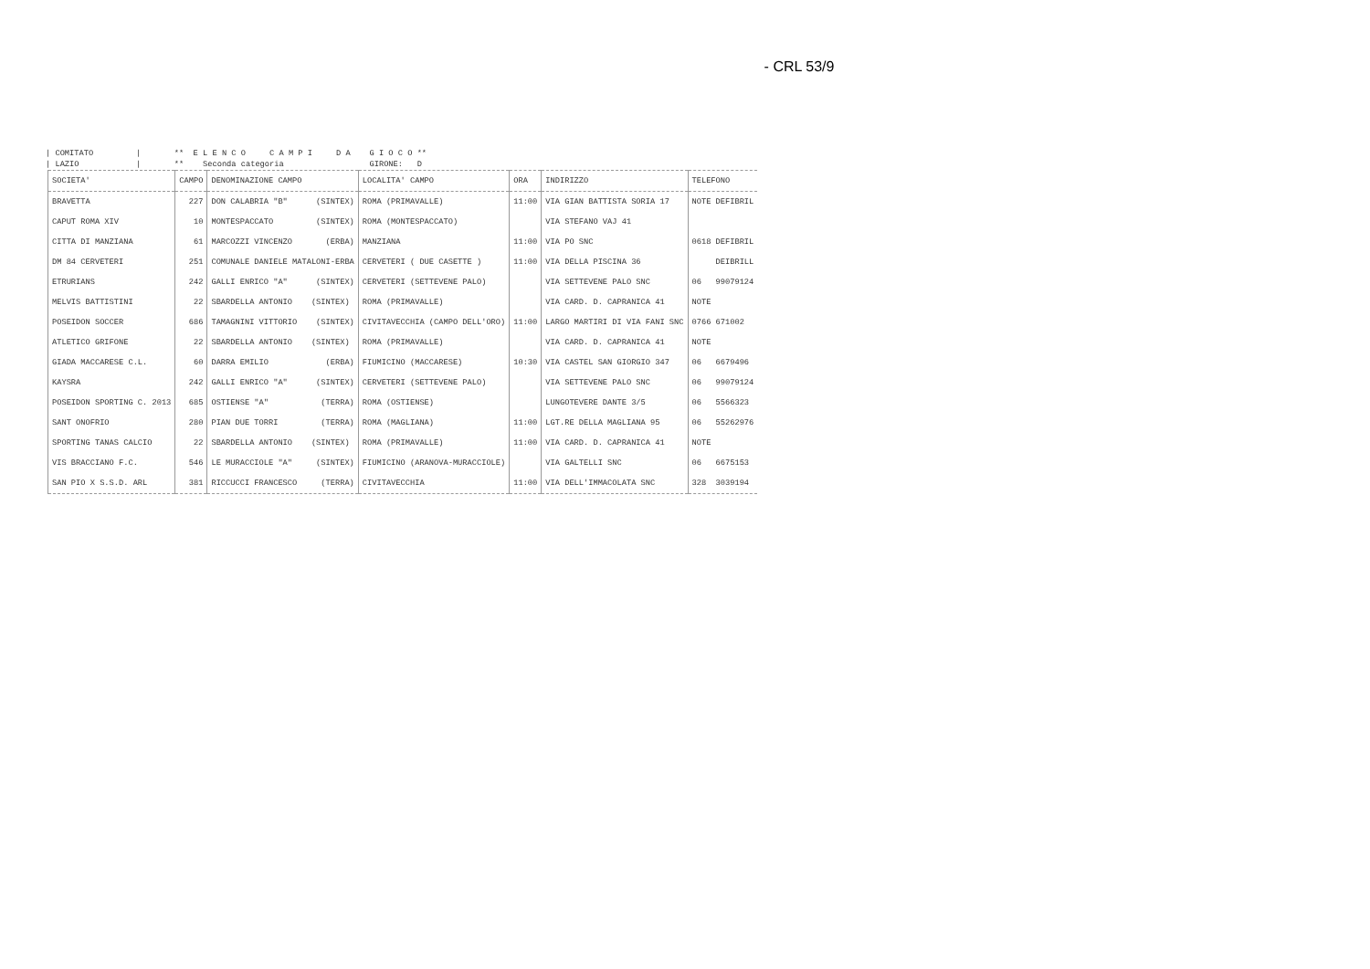- CRL 53/9
| COMITATO         |       **  E L E N C O     C A M P I     D A    G I O C O **
| LAZIO            |       **    Seconda categoria                  GIRONE:   D
| SOCIETA' | CAMPO | DENOMINAZIONE CAMPO | LOCALITA' CAMPO | ORA | INDIRIZZO | TELEFONO |
| --- | --- | --- | --- | --- | --- | --- |
| BRAVETTA | 227 | DON CALABRIA "B" (SINTEX) | ROMA (PRIMAVALLE) | 11:00 | VIA GIAN BATTISTA SORIA 17 | NOTE DEFIBRIL |
| CAPUT ROMA XIV | 10 | MONTESPACCATO (SINTEX) | ROMA (MONTESPACCATO) | | VIA STEFANO VAJ 41 | |
| CITTA DI MANZIANA | 61 | MARCOZZI VINCENZO (ERBA) | MANZIANA | 11:00 | VIA PO SNC | 0618 DEFIBRIL |
| DM 84 CERVETERI | 251 | COMUNALE DANIELE MATALONI-ERBA | CERVETERI ( DUE CASETTE ) | 11:00 | VIA DELLA PISCINA 36 | DEIBRILL |
| ETRURIANS | 242 | GALLI ENRICO "A" (SINTEX) | CERVETERI (SETTEVENE PALO) | | VIA SETTEVENE PALO SNC | 06 99079124 |
| MELVIS BATTISTINI | 22 | SBARDELLA ANTONIO (SINTEX) | ROMA (PRIMAVALLE) | | VIA CARD. D. CAPRANICA 41 | NOTE |
| POSEIDON SOCCER | 686 | TAMAGNINI VITTORIO (SINTEX) | CIVITAVECCHIA (CAMPO DELL'ORO) | 11:00 | LARGO MARTIRI DI VIA FANI SNC | 0766 671002 |
| ATLETICO GRIFONE | 22 | SBARDELLA ANTONIO (SINTEX) | ROMA (PRIMAVALLE) | | VIA CARD. D. CAPRANICA 41 | NOTE |
| GIADA MACCARESE C.L. | 60 | DARRA EMILIO (ERBA) | FIUMICINO (MACCARESE) | 10:30 | VIA CASTEL SAN GIORGIO 347 | 06 6679496 |
| KAYSRA | 242 | GALLI ENRICO "A" (SINTEX) | CERVETERI (SETTEVENE PALO) | | VIA SETTEVENE PALO SNC | 06 99079124 |
| POSEIDON SPORTING C. 2013 | 685 | OSTIENSE "A" (TERRA) | ROMA (OSTIENSE) | | LUNGOTEVERE DANTE 3/5 | 06 5566323 |
| SANT ONOFRIO | 280 | PIAN DUE TORRI (TERRA) | ROMA (MAGLIANA) | 11:00 | LGT.RE DELLA MAGLIANA 95 | 06 55262976 |
| SPORTING TANAS CALCIO | 22 | SBARDELLA ANTONIO (SINTEX) | ROMA (PRIMAVALLE) | 11:00 | VIA CARD. D. CAPRANICA 41 | NOTE |
| VIS BRACCIANO F.C. | 546 | LE MURACCIOLE "A" (SINTEX) | FIUMICINO (ARANOVA-MURACCIOLE) | | VIA GALTELLI SNC | 06 6675153 |
| SAN PIO X S.S.D. ARL | 381 | RICCUCCI FRANCESCO (TERRA) | CIVITAVECCHIA | 11:00 | VIA DELL'IMMACOLATA SNC | 328 3039194 |